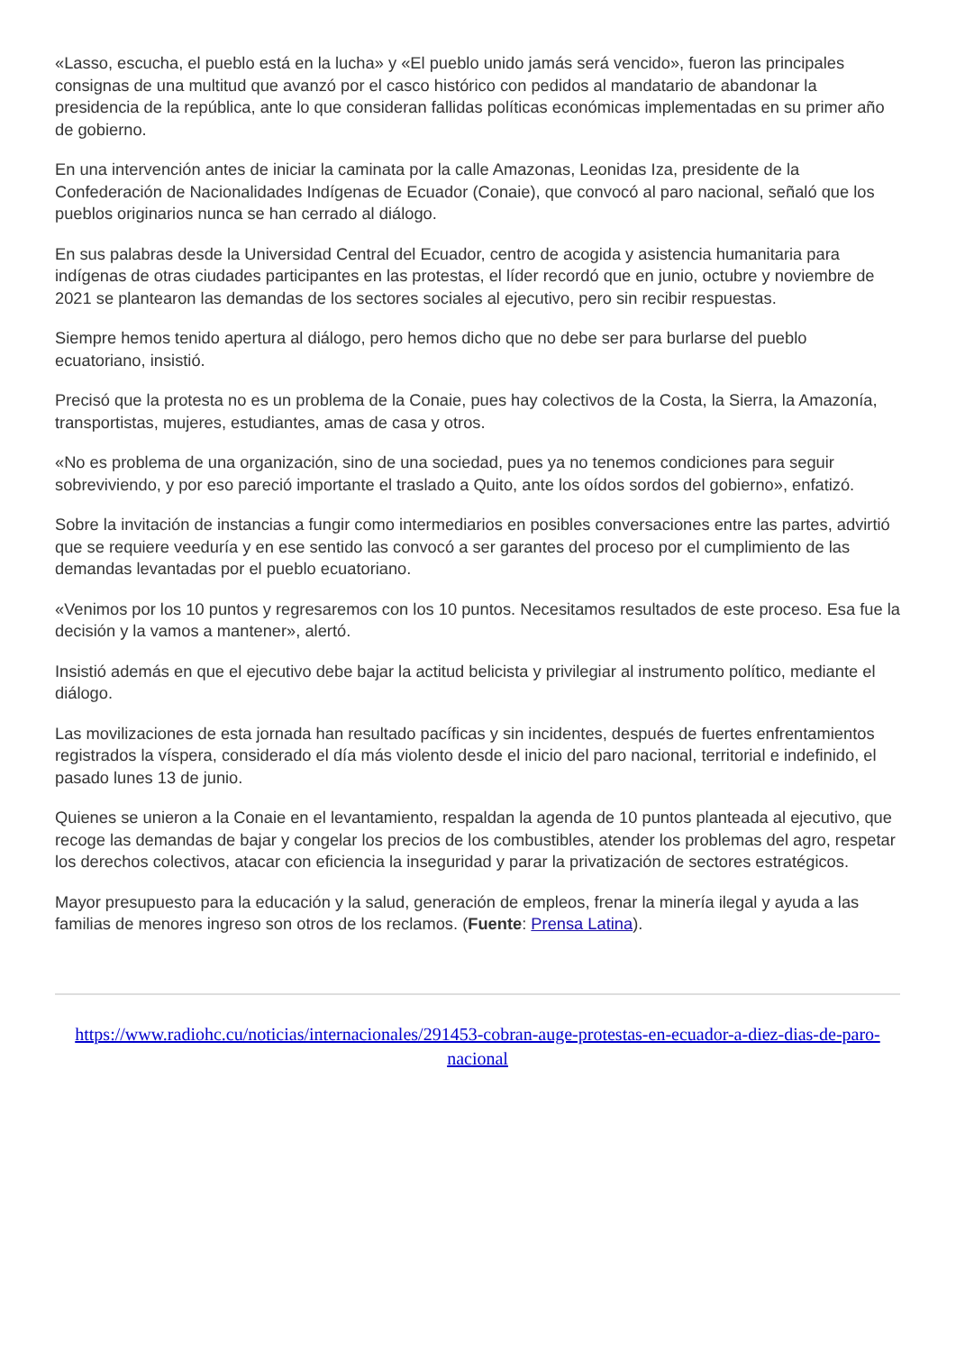«Lasso, escucha, el pueblo está en la lucha» y «El pueblo unido jamás será vencido», fueron las principales consignas de una multitud que avanzó por el casco histórico con pedidos al mandatario de abandonar la presidencia de la república, ante lo que consideran fallidas políticas económicas implementadas en su primer año de gobierno.
En una intervención antes de iniciar la caminata por la calle Amazonas, Leonidas Iza, presidente de la Confederación de Nacionalidades Indígenas de Ecuador (Conaie), que convocó al paro nacional, señaló que los pueblos originarios nunca se han cerrado al diálogo.
En sus palabras desde la Universidad Central del Ecuador, centro de acogida y asistencia humanitaria para indígenas de otras ciudades participantes en las protestas, el líder recordó que en junio, octubre y noviembre de 2021 se plantearon las demandas de los sectores sociales al ejecutivo, pero sin recibir respuestas.
Siempre hemos tenido apertura al diálogo, pero hemos dicho que no debe ser para burlarse del pueblo ecuatoriano, insistió.
Precisó que la protesta no es un problema de la Conaie, pues hay colectivos de la Costa, la Sierra, la Amazonía, transportistas, mujeres, estudiantes, amas de casa y otros.
«No es problema de una organización, sino de una sociedad, pues ya no tenemos condiciones para seguir sobreviviendo, y por eso pareció importante el traslado a Quito, ante los oídos sordos del gobierno», enfatizó.
Sobre la invitación de instancias a fungir como intermediarios en posibles conversaciones entre las partes, advirtió que se requiere veeduría y en ese sentido las convocó a ser garantes del proceso por el cumplimiento de las demandas levantadas por el pueblo ecuatoriano.
«Venimos por los 10 puntos y regresaremos con los 10 puntos. Necesitamos resultados de este proceso. Esa fue la decisión y la vamos a mantener», alertó.
Insistió además en que el ejecutivo debe bajar la actitud belicista y privilegiar al instrumento político, mediante el diálogo.
Las movilizaciones de esta jornada han resultado pacíficas y sin incidentes, después de fuertes enfrentamientos registrados la víspera, considerado el día más violento desde el inicio del paro nacional, territorial e indefinido, el pasado lunes 13 de junio.
Quienes se unieron a la Conaie en el levantamiento, respaldan la agenda de 10 puntos planteada al ejecutivo, que recoge las demandas de bajar y congelar los precios de los combustibles, atender los problemas del agro, respetar los derechos colectivos, atacar con eficiencia la inseguridad y parar la privatización de sectores estratégicos.
Mayor presupuesto para la educación y la salud, generación de empleos, frenar la minería ilegal y ayuda a las familias de menores ingreso son otros de los reclamos. (Fuente: Prensa Latina).
https://www.radiohc.cu/noticias/internacionales/291453-cobran-auge-protestas-en-ecuador-a-diez-dias-de-paro-nacional